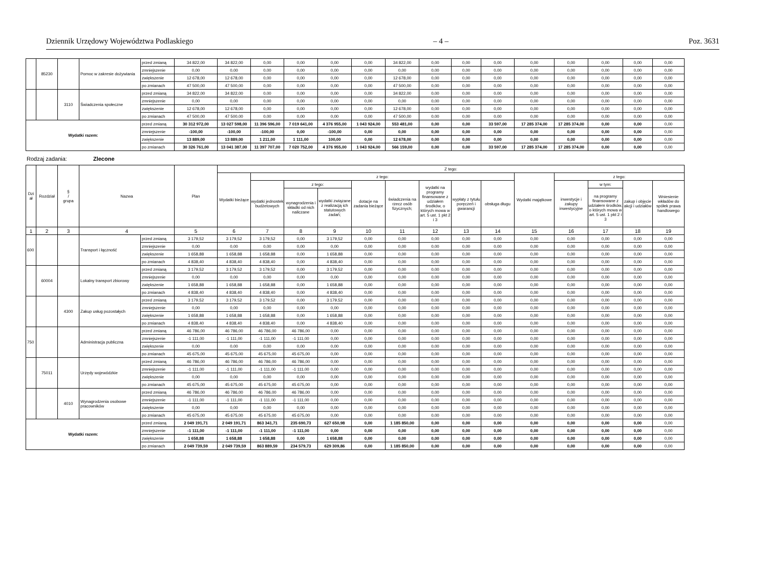Dziennik Urzędowy Województwa Podlaskiego – 4 – Poz. 3631
| | 85230 | | Pomoc w zakresie dożywiania | przed zmianą | 34 822,00 | 34 822,00 | 0,00 | 0,00 | 0,00 | 0,00 | 34 822,00 | 0,00 | 0,00 | 0,00 | 0,00 | 0,00 | 0,00 | 0,00 | 0,00 |
| | | | | zmniejszenie | 0,00 | 0,00 | 0,00 | 0,00 | 0,00 | 0,00 | 0,00 | 0,00 | 0,00 | 0,00 | 0,00 | 0,00 | 0,00 | 0,00 | 0,00 |
| | | | | zwiększenie | 12 678,00 | 12 678,00 | 0,00 | 0,00 | 0,00 | 0,00 | 12 678,00 | 0,00 | 0,00 | 0,00 | 0,00 | 0,00 | 0,00 | 0,00 | 0,00 |
| | | | | po zmianach | 47 500,00 | 47 500,00 | 0,00 | 0,00 | 0,00 | 0,00 | 47 500,00 | 0,00 | 0,00 | 0,00 | 0,00 | 0,00 | 0,00 | 0,00 | 0,00 |
| | | 3110 | Świadczenia społeczne | przed zmianą | 34 822,00 | 34 822,00 | 0,00 | 0,00 | 0,00 | 0,00 | 34 822,00 | 0,00 | 0,00 | 0,00 | 0,00 | 0,00 | 0,00 | 0,00 | 0,00 |
| | | | | zmniejszenie | 0,00 | 0,00 | 0,00 | 0,00 | 0,00 | 0,00 | 0,00 | 0,00 | 0,00 | 0,00 | 0,00 | 0,00 | 0,00 | 0,00 | 0,00 |
| | | | | zwiększenie | 12 678,00 | 12 678,00 | 0,00 | 0,00 | 0,00 | 0,00 | 12 678,00 | 0,00 | 0,00 | 0,00 | 0,00 | 0,00 | 0,00 | 0,00 | 0,00 |
| | | | | po zmianach | 47 500,00 | 47 500,00 | 0,00 | 0,00 | 0,00 | 0,00 | 47 500,00 | 0,00 | 0,00 | 0,00 | 0,00 | 0,00 | 0,00 | 0,00 | 0,00 |
| Wydatki razem: | | | | przed zmianą | 30 312 972,00 | 13 027 598,00 | 11 396 596,00 | 7 019 641,00 | 4 376 955,00 | 1 043 924,00 | 553 481,00 | 0,00 | 0,00 | 33 597,00 | 17 285 374,00 | 17 285 374,00 | 0,00 | 0,00 | 0,00 |
| | | | | zmniejszenie | -100,00 | -100,00 | -100,00 | 0,00 | -100,00 | 0,00 | 0,00 | 0,00 | 0,00 | 0,00 | 0,00 | 0,00 | 0,00 | 0,00 | 0,00 |
| | | | | zwiększenie | 13 889,00 | 13 889,00 | 1 211,00 | 1 111,00 | 100,00 | 0,00 | 12 678,00 | 0,00 | 0,00 | 0,00 | 0,00 | 0,00 | 0,00 | 0,00 | 0,00 |
| | | | | po zmianach | 30 326 761,00 | 13 041 387,00 | 11 397 707,00 | 7 020 752,00 | 4 376 955,00 | 1 043 924,00 | 566 159,00 | 0,00 | 0,00 | 33 597,00 | 17 285 374,00 | 17 285 374,00 | 0,00 | 0,00 | 0,00 |
Rodzaj zadania: Zlecone
| Dzi ał | Rozdział | § / grupa | Nazwa | | Plan | Z tego: | | | | | | | | | | | | | |
| --- | --- | --- | --- | --- | --- | --- | --- | --- | --- | --- | --- | --- | --- | --- | --- | --- | --- | --- | --- |
| | | | | | | Wydatki bieżące | z tego: | | | | | | | | Wydatki majątkowe | z tego: | | | |
| | | | | | | | wydatki jednostek budżetowych | z tego: | | dotacje na zadania bieżące | świadczenia na rzecz osób fizycznych; | wydatki na programy finansowane z udziałem środków, o których mowa w art. 5 ust. 1 pkt 2 i 3 | wypłaty z tytułu poręczeń i gwarancji | obsługa długu | | inwestycje i zakupy inwestycyjne | w tym: | zakup i objęcie akcji i udziałów | Wniesienie wkładów do spółek prawa handlowego |
| | | | | | | | | wynagrodzenia i składki od nich naliczane | wydatki związane z realizacją ich statutowych zadań; | | | | | | | | na programy finansowane z udziałem środków, o których mowa w art. 5 ust. 1 pkt 2 i 3 | | |
| 1 | 2 | 3 | 4 | | 5 | 6 | 7 | 8 | 9 | 10 | 11 | 12 | 13 | 14 | 15 | 16 | 17 | 18 | 19 |
| 600 | | | Transport i łączność | przed zmianą | 3 179,52 | 3 179,52 | 3 179,52 | 0,00 | 3 179,52 | 0,00 | 0,00 | 0,00 | 0,00 | 0,00 | 0,00 | 0,00 | 0,00 | 0,00 | 0,00 |
| | | | | zmniejszenie | 0,00 | 0,00 | 0,00 | 0,00 | 0,00 | 0,00 | 0,00 | 0,00 | 0,00 | 0,00 | 0,00 | 0,00 | 0,00 | 0,00 | 0,00 |
| | | | | zwiększenie | 1 658,88 | 1 658,88 | 1 658,88 | 0,00 | 1 658,88 | 0,00 | 0,00 | 0,00 | 0,00 | 0,00 | 0,00 | 0,00 | 0,00 | 0,00 | 0,00 |
| | | | | po zmianach | 4 838,40 | 4 838,40 | 4 838,40 | 0,00 | 4 838,40 | 0,00 | 0,00 | 0,00 | 0,00 | 0,00 | 0,00 | 0,00 | 0,00 | 0,00 | 0,00 |
| | 60004 | | Lokalny transport zbiorowy | przed zmianą | 3 179,52 | 3 179,52 | 3 179,52 | 0,00 | 3 179,52 | 0,00 | 0,00 | 0,00 | 0,00 | 0,00 | 0,00 | 0,00 | 0,00 | 0,00 | 0,00 |
| | | | | zmniejszenie | 0,00 | 0,00 | 0,00 | 0,00 | 0,00 | 0,00 | 0,00 | 0,00 | 0,00 | 0,00 | 0,00 | 0,00 | 0,00 | 0,00 | 0,00 |
| | | | | zwiększenie | 1 658,88 | 1 658,88 | 1 658,88 | 0,00 | 1 658,88 | 0,00 | 0,00 | 0,00 | 0,00 | 0,00 | 0,00 | 0,00 | 0,00 | 0,00 | 0,00 |
| | | | | po zmianach | 4 838,40 | 4 838,40 | 4 838,40 | 0,00 | 4 838,40 | 0,00 | 0,00 | 0,00 | 0,00 | 0,00 | 0,00 | 0,00 | 0,00 | 0,00 | 0,00 |
| | | 4300 | Zakup usług pozostałych | przed zmianą | 3 179,52 | 3 179,52 | 3 179,52 | 0,00 | 3 179,52 | 0,00 | 0,00 | 0,00 | 0,00 | 0,00 | 0,00 | 0,00 | 0,00 | 0,00 | 0,00 |
| | | | | zmniejszenie | 0,00 | 0,00 | 0,00 | 0,00 | 0,00 | 0,00 | 0,00 | 0,00 | 0,00 | 0,00 | 0,00 | 0,00 | 0,00 | 0,00 | 0,00 |
| | | | | zwiększenie | 1 658,88 | 1 658,88 | 1 658,88 | 0,00 | 1 658,88 | 0,00 | 0,00 | 0,00 | 0,00 | 0,00 | 0,00 | 0,00 | 0,00 | 0,00 | 0,00 |
| | | | | po zmianach | 4 838,40 | 4 838,40 | 4 838,40 | 0,00 | 4 838,40 | 0,00 | 0,00 | 0,00 | 0,00 | 0,00 | 0,00 | 0,00 | 0,00 | 0,00 | 0,00 |
| 750 | | | Administracja publiczna | przed zmianą | 46 786,00 | 46 786,00 | 46 786,00 | 46 786,00 | 0,00 | 0,00 | 0,00 | 0,00 | 0,00 | 0,00 | 0,00 | 0,00 | 0,00 | 0,00 | 0,00 |
| | | | | zmniejszenie | -1 111,00 | -1 111,00 | -1 111,00 | -1 111,00 | 0,00 | 0,00 | 0,00 | 0,00 | 0,00 | 0,00 | 0,00 | 0,00 | 0,00 | 0,00 | 0,00 |
| | | | | zwiększenie | 0,00 | 0,00 | 0,00 | 0,00 | 0,00 | 0,00 | 0,00 | 0,00 | 0,00 | 0,00 | 0,00 | 0,00 | 0,00 | 0,00 | 0,00 |
| | | | | po zmianach | 45 675,00 | 45 675,00 | 45 675,00 | 45 675,00 | 0,00 | 0,00 | 0,00 | 0,00 | 0,00 | 0,00 | 0,00 | 0,00 | 0,00 | 0,00 | 0,00 |
| | 75011 | | Urzędy wojewódzkie | przed zmianą | 46 786,00 | 46 786,00 | 46 786,00 | 46 786,00 | 0,00 | 0,00 | 0,00 | 0,00 | 0,00 | 0,00 | 0,00 | 0,00 | 0,00 | 0,00 | 0,00 |
| | | | | zmniejszenie | -1 111,00 | -1 111,00 | -1 111,00 | -1 111,00 | 0,00 | 0,00 | 0,00 | 0,00 | 0,00 | 0,00 | 0,00 | 0,00 | 0,00 | 0,00 | 0,00 |
| | | | | zwiększenie | 0,00 | 0,00 | 0,00 | 0,00 | 0,00 | 0,00 | 0,00 | 0,00 | 0,00 | 0,00 | 0,00 | 0,00 | 0,00 | 0,00 | 0,00 |
| | | | | po zmianach | 45 675,00 | 45 675,00 | 45 675,00 | 45 675,00 | 0,00 | 0,00 | 0,00 | 0,00 | 0,00 | 0,00 | 0,00 | 0,00 | 0,00 | 0,00 | 0,00 |
| | | 4010 | Wynagrodzenia osobowe pracowników | przed zmianą | 46 786,00 | 46 786,00 | 46 786,00 | 46 786,00 | 0,00 | 0,00 | 0,00 | 0,00 | 0,00 | 0,00 | 0,00 | 0,00 | 0,00 | 0,00 | 0,00 |
| | | | | zmniejszenie | -1 111,00 | -1 111,00 | -1 111,00 | -1 111,00 | 0,00 | 0,00 | 0,00 | 0,00 | 0,00 | 0,00 | 0,00 | 0,00 | 0,00 | 0,00 | 0,00 |
| | | | | zwiększenie | 0,00 | 0,00 | 0,00 | 0,00 | 0,00 | 0,00 | 0,00 | 0,00 | 0,00 | 0,00 | 0,00 | 0,00 | 0,00 | 0,00 | 0,00 |
| | | | | po zmianach | 45 675,00 | 45 675,00 | 45 675,00 | 45 675,00 | 0,00 | 0,00 | 0,00 | 0,00 | 0,00 | 0,00 | 0,00 | 0,00 | 0,00 | 0,00 | 0,00 |
| Wydatki razem: | | | | przed zmianą | 2 049 191,71 | 2 049 191,71 | 863 341,71 | 235 690,73 | 627 650,98 | 0,00 | 1 185 850,00 | 0,00 | 0,00 | 0,00 | 0,00 | 0,00 | 0,00 | 0,00 | 0,00 |
| | | | | zmniejszenie | -1 111,00 | -1 111,00 | -1 111,00 | -1 111,00 | 0,00 | 0,00 | 0,00 | 0,00 | 0,00 | 0,00 | 0,00 | 0,00 | 0,00 | 0,00 | 0,00 |
| | | | | zwiększenie | 1 658,88 | 1 658,88 | 1 658,88 | 0,00 | 1 658,88 | 0,00 | 0,00 | 0,00 | 0,00 | 0,00 | 0,00 | 0,00 | 0,00 | 0,00 | 0,00 |
| | | | | po zmianach | 2 049 739,59 | 2 049 739,59 | 863 889,59 | 234 579,73 | 629 309,86 | 0,00 | 1 185 850,00 | 0,00 | 0,00 | 0,00 | 0,00 | 0,00 | 0,00 | 0,00 | 0,00 |